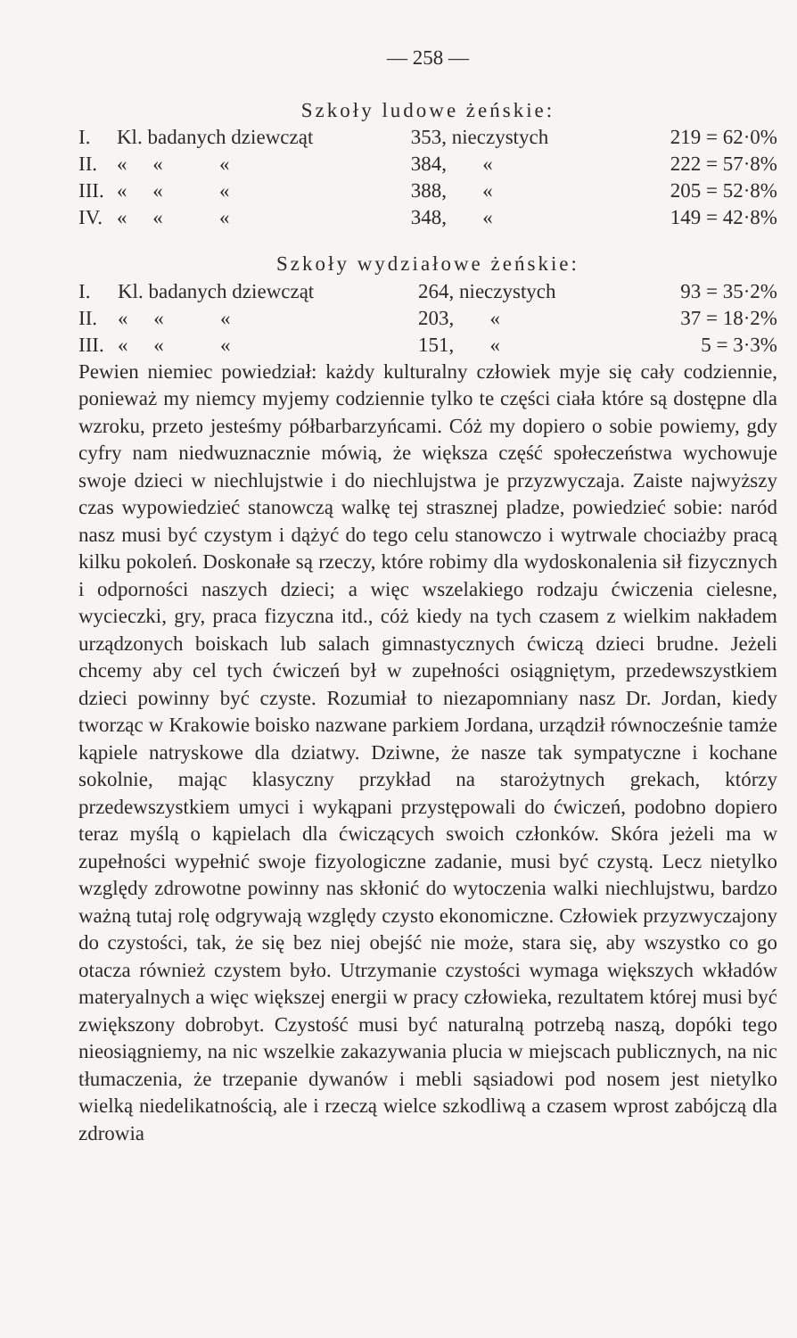— 258 —
Szkoły ludowe żeńskie:
| I. | Kl. badanych dziewcząt | 353, nieczystych | 219 = 62·0% |
| II. | « « « | 384, « | 222 = 57·8% |
| III. | « « « | 388, « | 205 = 52·8% |
| IV. | « « « | 348, « | 149 = 42·8% |
Szkoły wydziałowe żeńskie:
| I. | Kl. badanych dziewcząt | 264, nieczystych | 93 = 35·2% |
| II. | « « « | 203, « | 37 = 18·2% |
| III. | « « « | 151, « | 5 = 3·3% |
Pewien niemiec powiedział: każdy kulturalny człowiek myje się cały codziennie, ponieważ my niemcy myjemy codziennie tylko te części ciała które są dostępne dla wzroku, przeto jesteśmy półbarbarzyńcami. Cóż my dopiero o sobie powiemy, gdy cyfry nam niedwuznacznie mówią, że większa część społeczeństwa wychowuje swoje dzieci w niechlujstwie i do niechlujstwa je przyzwyczaja. Zaiste najwyższy czas wypowiedzieć stanowczą walkę tej strasznej pladze, powiedzieć sobie: naród nasz musi być czystym i dążyć do tego celu stanowczo i wytrwale chociażby pracą kilku pokoleń. Doskonałe są rzeczy, które robimy dla wydoskonalenia sił fizycznych i odporności naszych dzieci; a więc wszelakiego rodzaju ćwiczenia cielesne, wycieczki, gry, praca fizyczna itd., cóż kiedy na tych czasem z wielkim nakładem urządzonych boiskach lub salach gimnastycznych ćwiczą dzieci brudne. Jeżeli chcemy aby cel tych ćwiczeń był w zupełności osiągniętym, przedewszystkiem dzieci powinny być czyste. Rozumiał to niezapomniany nasz Dr. Jordan, kiedy tworząc w Krakowie boisko nazwane parkiem Jordana, urządził równocześnie tamże kąpiele natryskowe dla dziatwy. Dziwne, że nasze tak sympatyczne i kochane sokolnie, mając klasyczny przykład na starożytnych grekach, którzy przedewszystkiem umyci i wykąpani przystępowali do ćwiczeń, podobno dopiero teraz myślą o kąpielach dla ćwiczących swoich członków. Skóra jeżeli ma w zupełności wypełnić swoje fizyologiczne zadanie, musi być czystą. Lecz nietylko względy zdrowotne powinny nas skłonić do wytoczenia walki niechlujstwu, bardzo ważną tutaj rolę odgrywają względy czysto ekonomiczne. Człowiek przyzwyczajony do czystości, tak, że się bez niej obejść nie może, stara się, aby wszystko co go otacza również czystem było. Utrzymanie czystości wymaga większych wkładów materyalnych a więc większej energii w pracy człowieka, rezultatem której musi być zwiększony dobrobyt. Czystość musi być naturalną potrzebą naszą, dopóki tego nieosiągniemy, na nic wszelkie zakazywania plucia w miejscach publicznych, na nic tłumaczenia, że trzepanie dywanów i mebli sąsiadowi pod nosem jest nietylko wielką niedelikatnością, ale i rzeczą wielce szkodliwą a czasem wprost zabójczą dla zdrowia